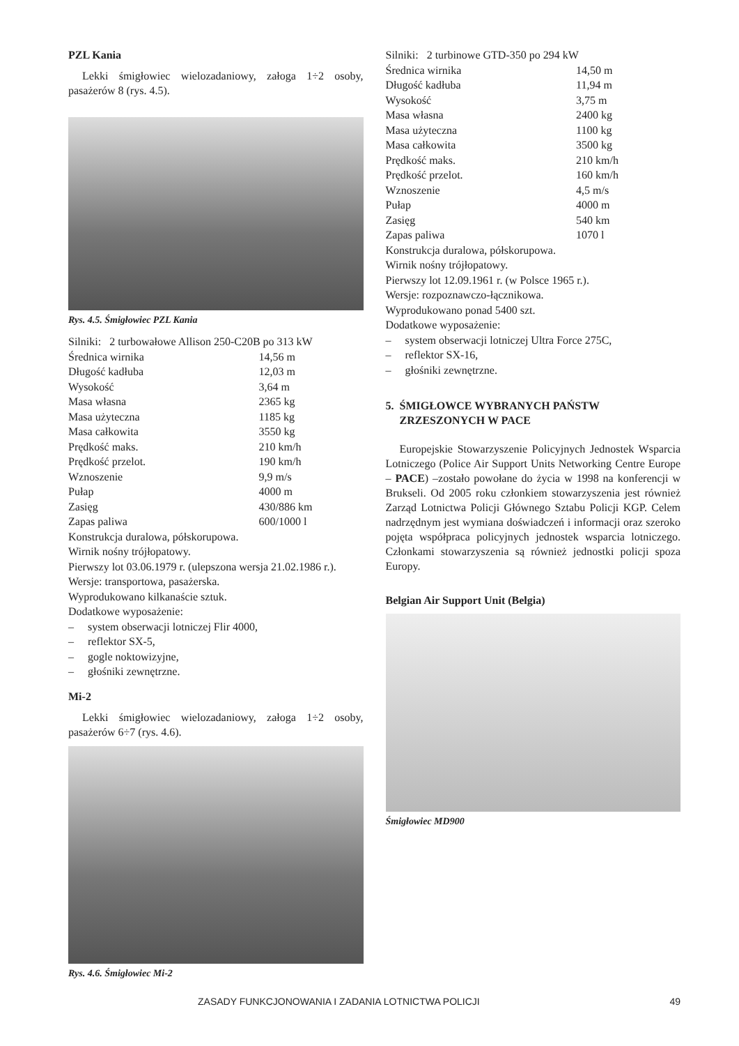PZL Kania
Lekki śmigłowiec wielozadaniowy, załoga 1÷2 osoby, pasażerów 8 (rys. 4.5).
Rys. 4.5. Śmigłowiec PZL Kania
Silniki: 2 turbowałowe Allison 250-C20B po 313 kW
| Średnica wirnika | 14,56 m |
| Długość kadłuba | 12,03 m |
| Wysokość | 3,64 m |
| Masa własna | 2365 kg |
| Masa użyteczna | 1185 kg |
| Masa całkowita | 3550 kg |
| Prędkość maks. | 210 km/h |
| Prędkość przelot. | 190 km/h |
| Wznoszenie | 9,9 m/s |
| Pułap | 4000 m |
| Zasięg | 430/886 km |
| Zapas paliwa | 600/1000 l |
Konstrukcja duralowa, półskorupowa.
Wirnik nośny trójłopatowy.
Pierwszy lot 03.06.1979 r. (ulepszona wersja 21.02.1986 r.).
Wersje: transportowa, pasażerska.
Wyprodukowano kilkanaście sztuk.
Dodatkowe wyposażenie:
– system obserwacji lotniczej Flir 4000,
– reflektor SX-5,
– gogle noktowizyjne,
– głośniki zewnętrzne.
Mi-2
Lekki śmigłowiec wielozadaniowy, załoga 1÷2 osoby, pasażerów 6÷7 (rys. 4.6).
Rys. 4.6. Śmigłowiec Mi-2
Silniki: 2 turbinowe GTD-350 po 294 kW
| Średnica wirnika | 14,50 m |
| Długość kadłuba | 11,94 m |
| Wysokość | 3,75 m |
| Masa własna | 2400 kg |
| Masa użyteczna | 1100 kg |
| Masa całkowita | 3500 kg |
| Prędkość maks. | 210 km/h |
| Prędkość przelot. | 160 km/h |
| Wznoszenie | 4,5 m/s |
| Pułap | 4000 m |
| Zasięg | 540 km |
| Zapas paliwa | 1070 l |
Konstrukcja duralowa, półskorupowa.
Wirnik nośny trójłopatowy.
Pierwszy lot 12.09.1961 r. (w Polsce 1965 r.).
Wersje: rozpoznawczo-łącznikowa.
Wyprodukowano ponad 5400 szt.
Dodatkowe wyposażenie:
– system obserwacji lotniczej Ultra Force 275C,
– reflektor SX-16,
– głośniki zewnętrzne.
5. ŚMIGŁOWCE WYBRANYCH PAŃSTW
ZRZESZONYCH W PACE
Europejskie Stowarzyszenie Policyjnych Jednostek Wsparcia Lotniczego (Police Air Support Units Networking Centre Europe – PACE) –zostało powołane do życia w 1998 na konferencji w Brukseli. Od 2005 roku członkiem stowarzyszenia jest również Zarząd Lotnictwa Policji Głównego Sztabu Policji KGP. Celem nadrzędnym jest wymiana doświadczeń i informacji oraz szeroko pojęta współpraca policyjnych jednostek wsparcia lotniczego. Członkami stowarzyszenia są również jednostki policji spoza Europy.
Belgian Air Support Unit (Belgia)
Śmigłowiec MD900
ZASADY FUNKCJONOWANIA I ZADANIA LOTNICTWA POLICJI 49